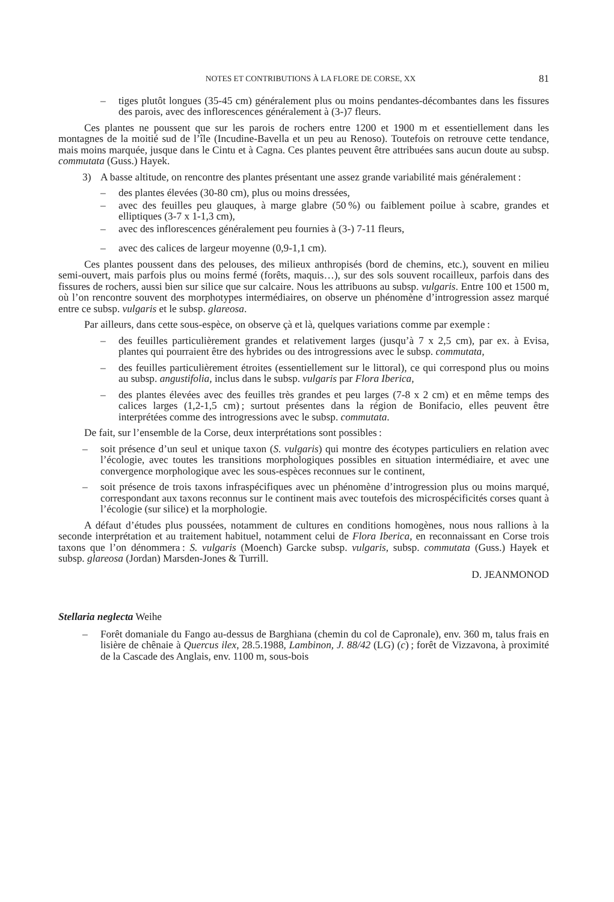NOTES ET CONTRIBUTIONS À LA FLORE DE CORSE, XX 81
– tiges plutôt longues (35-45 cm) généralement plus ou moins pendantes-décombantes dans les fissures des parois, avec des inflorescences généralement à (3-)7 fleurs.
Ces plantes ne poussent que sur les parois de rochers entre 1200 et 1900 m et essentiellement dans les montagnes de la moitié sud de l’île (Incudine-Bavella et un peu au Renoso). Toutefois on retrouve cette tendance, mais moins marquée, jusque dans le Cintu et à Cagna. Ces plantes peuvent être attribuées sans aucun doute au subsp. commutata (Guss.) Hayek.
3) A basse altitude, on rencontre des plantes présentant une assez grande variabilité mais généralement :
– des plantes élevées (30-80 cm), plus ou moins dressées,
– avec des feuilles peu glauques, à marge glabre (50 %) ou faiblement poilue à scabre, grandes et elliptiques (3-7 x 1-1,3 cm),
– avec des inflorescences généralement peu fournies à (3-) 7-11 fleurs,
– avec des calices de largeur moyenne (0,9-1,1 cm).
Ces plantes poussent dans des pelouses, des milieux anthropisés (bord de chemins, etc.), souvent en milieu semi-ouvert, mais parfois plus ou moins fermé (forêts, maquis…), sur des sols souvent rocailleux, parfois dans des fissures de rochers, aussi bien sur silice que sur calcaire. Nous les attribuons au subsp. vulgaris. Entre 100 et 1500 m, où l’on rencontre souvent des morphotypes intermédiaires, on observe un phénomène d’introgression assez marqué entre ce subsp. vulgaris et le subsp. glareosa.
Par ailleurs, dans cette sous-espèce, on observe çà et là, quelques variations comme par exemple :
– des feuilles particulièrement grandes et relativement larges (jusqu’à 7 x 2,5 cm), par ex. à Evisa, plantes qui pourraient être des hybrides ou des introgressions avec le subsp. commutata,
– des feuilles particulièrement étroites (essentiellement sur le littoral), ce qui correspond plus ou moins au subsp. angustifolia, inclus dans le subsp. vulgaris par Flora Iberica,
– des plantes élevées avec des feuilles très grandes et peu larges (7-8 x 2 cm) et en même temps des calices larges (1,2-1,5 cm) ; surtout présentes dans la région de Bonifacio, elles peuvent être interprétées comme des introgressions avec le subsp. commutata.
De fait, sur l’ensemble de la Corse, deux interprétations sont possibles :
– soit présence d’un seul et unique taxon (S. vulgaris) qui montre des écotypes particuliers en relation avec l’écologie, avec toutes les transitions morphologiques possibles en situation intermédiaire, et avec une convergence morphologique avec les sous-espèces reconnues sur le continent,
– soit présence de trois taxons infraspécifiques avec un phénomène d’introgression plus ou moins marqué, correspondant aux taxons reconnus sur le continent mais avec toutefois des microspécificités corses quant à l’écologie (sur silice) et la morphologie.
A défaut d’études plus poussées, notamment de cultures en conditions homogènes, nous nous rallions à la seconde interprétation et au traitement habituel, notamment celui de Flora Iberica, en reconnaissant en Corse trois taxons que l’on dénommera : S. vulgaris (Moench) Garcke subsp. vulgaris, subsp. commutata (Guss.) Hayek et subsp. glareosa (Jordan) Marsden-Jones & Turrill.
D. JEANMONOD
Stellaria neglecta Weihe
– Forêt domaniale du Fango au-dessus de Barghiana (chemin du col de Capronale), env. 360 m, talus frais en lisière de chênaie à Quercus ilex, 28.5.1988, Lambinon, J. 88/42 (LG) (c) ; forêt de Vizzavona, à proximité de la Cascade des Anglais, env. 1100 m, sous-bois